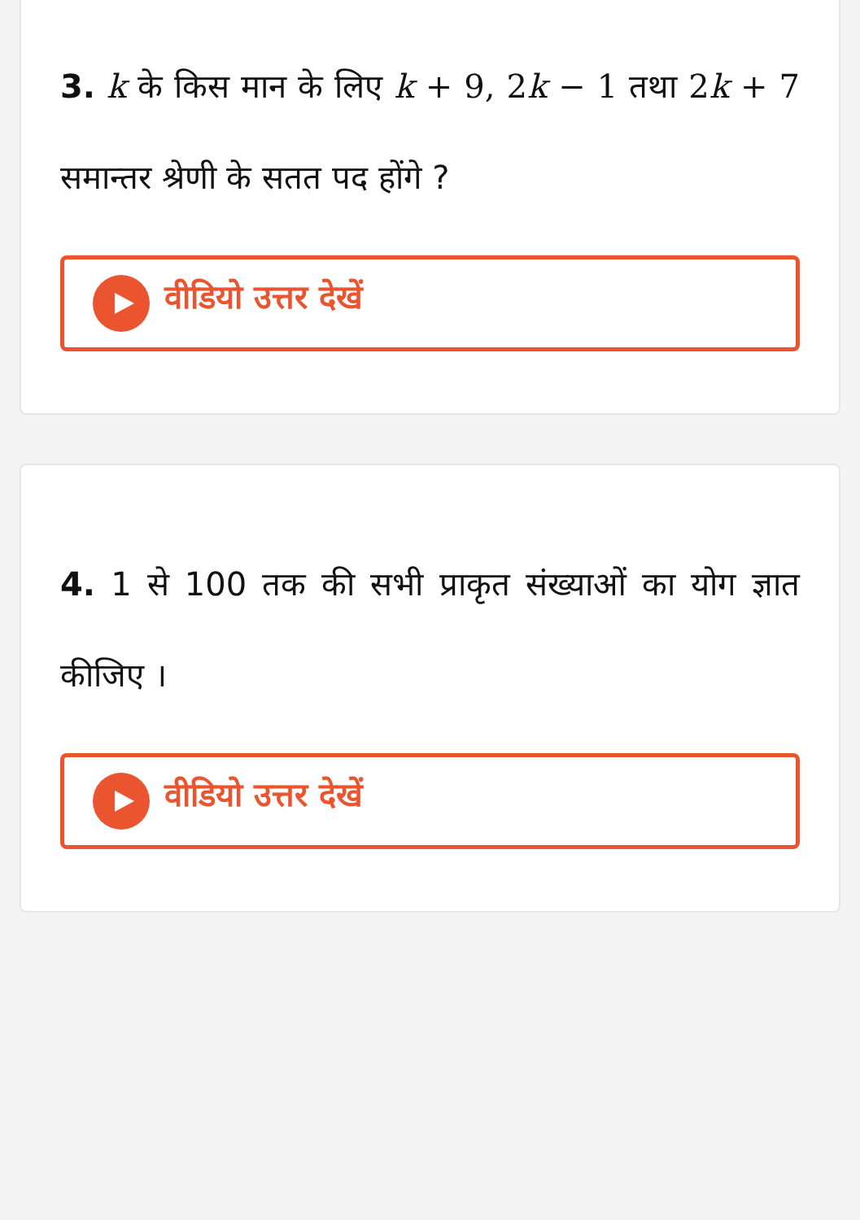3. k के किस मान के लिए k + 9, 2k − 1 तथा 2k + 7 समान्तर श्रेणी के सतत पद होंगे ?
वीडियो उत्तर देखें
4. 1 से 100 तक की सभी प्राकृत संख्याओं का योग ज्ञात कीजिए ।
वीडियो उत्तर देखें